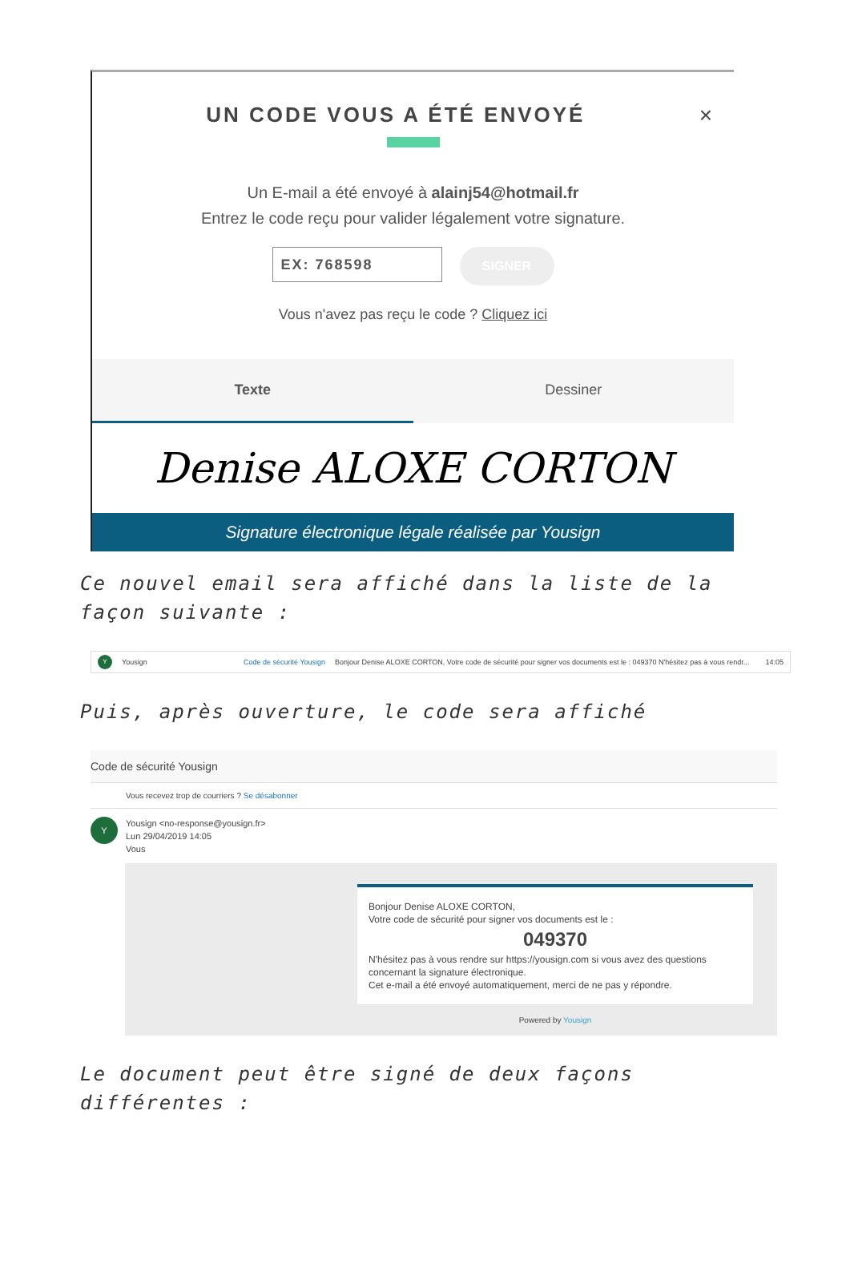UN CODE VOUS A ÉTÉ ENVOYÉ ×
Un E-mail a été envoyé à alainj54@hotmail.fr
Entrez le code reçu pour valider légalement votre signature.
EX: 768598
SIGNER
Vous n'avez pas reçu le code ? Cliquez ici
Texte Dessiner
Denise ALOXE CORTON
Signature électronique légale réalisée par Yousign
Ce nouvel email sera affiché dans la liste de la façon suivante :
Y Yousign Code de sécurité Yousign Bonjour Denise ALOXE CORTON, Votre code de sécurité pour signer vos documents est le : 049370 N'hésitez pas à vous rendr... 14:05
Puis, après ouverture, le code sera affiché
Code de sécurité Yousign
Vous recevez trop de courriers ? Se désabonner
Y
Yousign <no-response@yousign.fr>
Lun 29/04/2019 14:05
Vous
Bonjour Denise ALOXE CORTON,
Votre code de sécurité pour signer vos documents est le :
049370
N'hésitez pas à vous rendre sur https://yousign.com si vous avez des questions concernant la signature électronique.
Cet e-mail a été envoyé automatiquement, merci de ne pas y répondre.
Powered by Yousign
Le document peut être signé de deux façons différentes :